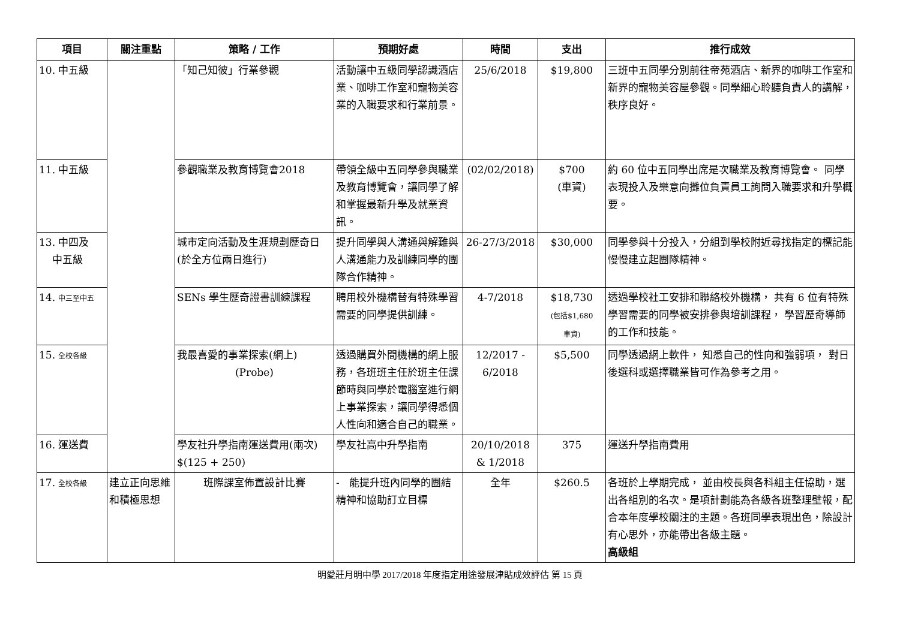| 項目 | 關注重點 | 策略 / 工作 | 預期好處 | 時間 | 支出 | 推行成效 |
| --- | --- | --- | --- | --- | --- | --- |
| 10. 中五級 | | 「知己知彼」行業參觀 | 活動讓中五級同學認識酒店業、咖啡工作室和寵物美容業的入職要求和行業前景。 | 25/6/2018 | $19,800 | 三班中五同學分別前往帝苑酒店、新界的咖啡工作室和新界的寵物美容屋參觀。同學細心聆聽負責人的講解， 秩序良好。 |
| 11. 中五級 | | 參觀職業及教育博覽會2018 | 帶領全級中五同學參與職業及教育博覽會，讓同學了解和掌握最新升學及就業資訊。 | (02/02/2018) | $700 (車資) | 約 60 位中五同學出席是次職業及教育博覽會。 同學表現投入及樂意向攤位負責員工詢問入職要求和升學概要。 |
| 13. 中四及 中五級 | | 城市定向活動及生涯規劃歷奇日(於全方位兩日進行) | 提升同學與人溝通與解難與人溝通能力及訓練同學的團隊合作精神。 | 26-27/3/2018 | $30,000 | 同學參與十分投入，分組到學校附近尋找指定的標記能慢慢建立起團隊精神。 |
| 14. 中三至中五 | | SENs 學生歷奇證書訓練課程 | 聘用校外機構替有特殊學習需要的同學提供訓練。 | 4-7/2018 | $18,730 (包括$1,680 車資) | 透過學校社工安排和聯絡校外機構， 共有 6 位有特殊學習需要的同學被安排參與培訓課程， 學習歷奇導師的工作和技能。 |
| 15. 全校各級 | | 我最喜愛的事業探索(網上) (Probe) | 透過購買外間機構的網上服務，各班班主任於班主任課節時與同學於電腦室進行網上事業探索，讓同學得悉個人性向和適合自己的職業。 | 12/2017 - 6/2018 | $5,500 | 同學透過網上軟件， 知悉自己的性向和強弱項， 對日後選科或選擇職業皆可作為參考之用。 |
| 16. 運送費 | | 學友社升學指南運送費用(兩次) $(125 + 250) | 學友社高中升學指南 | 20/10/2018 & 1/2018 | 375 | 運送升學指南費用 |
| 17. 全校各級 | 建立正向思維和積極思想 | 班際課室佈置設計比賽 | - 能提升班內同學的團結精神和協助訂立目標 | 全年 | $260.5 | 各班於上學期完成， 並由校長與各科組主任協助，選出各組別的名次。是項計劃能為各級各班整理壁報，配合本年度學校關注的主題。各班同學表現出色，除設計有心思外，亦能帶出各級主題。 高級組 |
明愛莊月明中學 2017/2018 年度指定用途發展津貼成效評估 第 15 頁